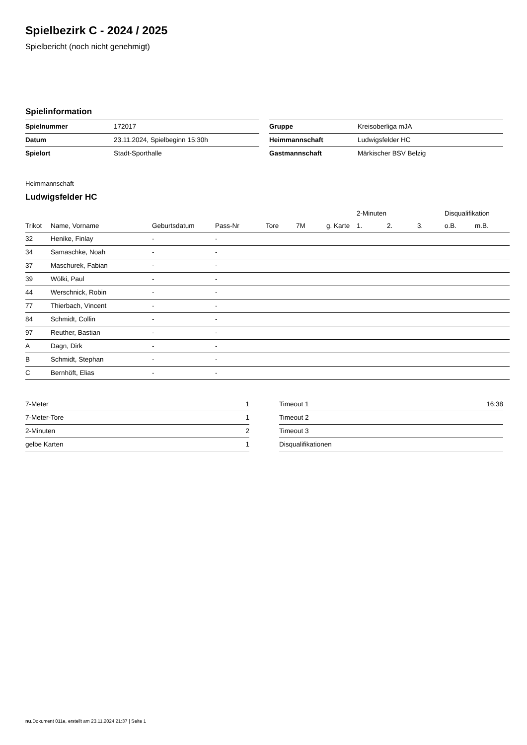Spielbezirk C - 2024 / 2025
Spielbericht (noch nicht genehmigt)
Spielinformation
| Spielnummer | 172017 |
| Datum | 23.11.2024, Spielbeginn 15:30h |
| Spielort | Stadt-Sporthalle |
| Gruppe | Kreisoberliga mJA |
| Heimmannschaft | Ludwigsfelder HC |
| Gastmannschaft | Märkischer BSV Belzig |
Heimmannschaft
Ludwigsfelder HC
| | | | | | | | 2-Minuten | | | Disqualifikation | |
| --- | --- | --- | --- | --- | --- | --- | --- | --- | --- | --- | --- |
| Trikot | Name, Vorname | Geburtsdatum | Pass-Nr | Tore | 7M | g. Karte | 1. | 2. | 3. | o.B. | m.B. |
| 32 | Henike, Finlay | - | - | | | | | | | | |
| 34 | Samaschke, Noah | - | - | | | | | | | | |
| 37 | Maschurek, Fabian | - | - | | | | | | | | |
| 39 | Wölki, Paul | - | - | | | | | | | | |
| 44 | Werschnick, Robin | - | - | | | | | | | | |
| 77 | Thierbach, Vincent | - | - | | | | | | | | |
| 84 | Schmidt, Collin | - | - | | | | | | | | |
| 97 | Reuther, Bastian | - | - | | | | | | | | |
| A | Dagn, Dirk | - | - | | | | | | | | |
| B | Schmidt, Stephan | - | - | | | | | | | | |
| C | Bernhöft, Elias | - | - | | | | | | | | |
| 7-Meter | 1 |
| 7-Meter-Tore | 1 |
| 2-Minuten | 2 |
| gelbe Karten | 1 |
| Timeout 1 | 16:38 |
| Timeout 2 | |
| Timeout 3 | |
| Disqualifikationen | |
nu.Dokument 011e, erstellt am 23.11.2024 21:37 | Seite 1